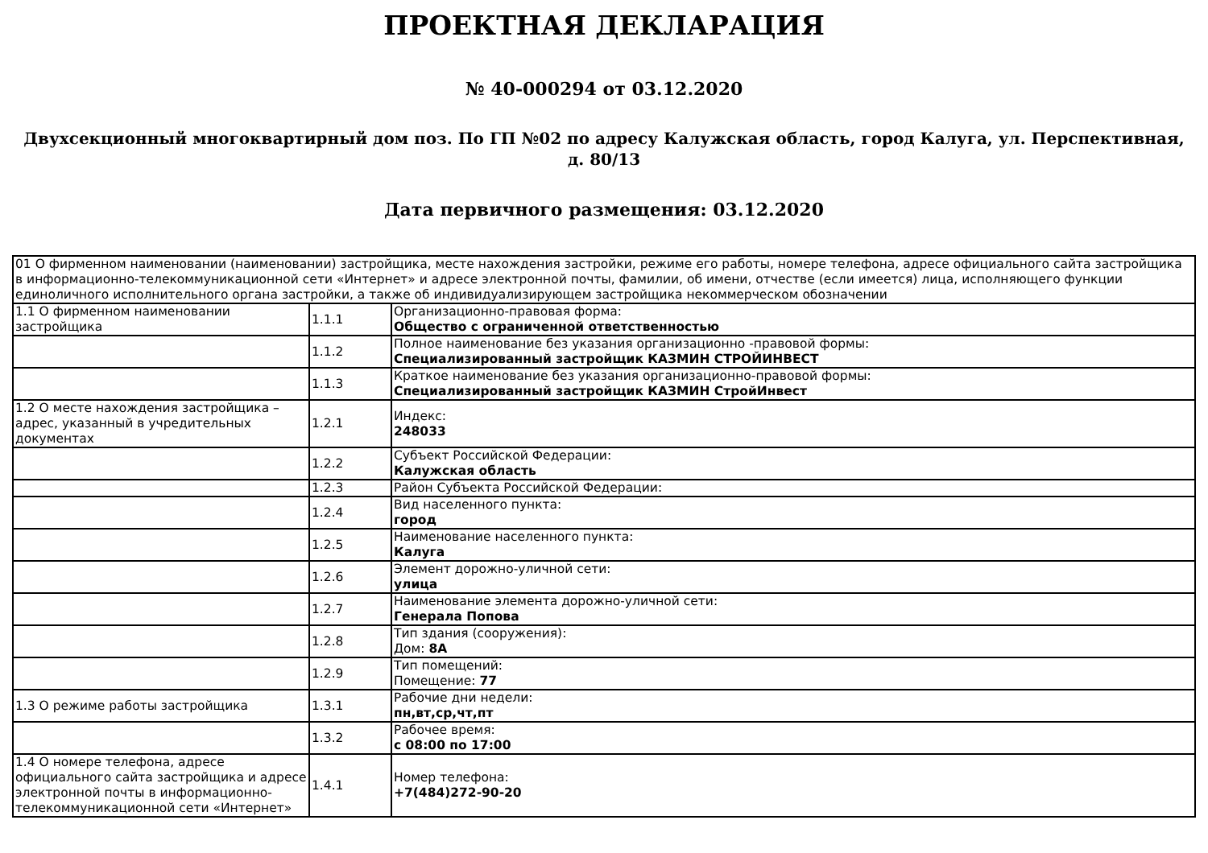ПРОЕКТНАЯ ДЕКЛАРАЦИЯ
№ 40-000294 от 03.12.2020
Двухсекционный многоквартирный дом поз. По ГП №02 по адресу Калужская область, город Калуга, ул. Перспективная, д. 80/13
Дата первичного размещения: 03.12.2020
| 01 О фирменном наименовании (наименовании) застройщика, месте нахождения застройки, режиме его работы, номере телефона, адресе официального сайта застройщика в информационно-телекоммуникационной сети «Интернет» и адресе электронной почты, фамилии, об имени, отчестве (если имеется) лица, исполняющего функции единоличного исполнительного органа застройки, а также об индивидуализирующем застройщика некоммерческом обозначении | | |
| 1.1 О фирменном наименовании застройщика | 1.1.1 | Организационно-правовая форма: Общество с ограниченной ответственностью |
| | 1.1.2 | Полное наименование без указания организационно -правовой формы: Специализированный застройщик КАЗМИН СТРОЙИНВЕСТ |
| | 1.1.3 | Краткое наименование без указания организационно-правовой формы: Специализированный застройщик КАЗМИН СтройИнвест |
| 1.2 О месте нахождения застройщика – адрес, указанный в учредительных документах | 1.2.1 | Индекс: 248033 |
| | 1.2.2 | Субъект Российской Федерации: Калужская область |
| | 1.2.3 | Район Субъекта Российской Федерации: |
| | 1.2.4 | Вид населенного пункта: город |
| | 1.2.5 | Наименование населенного пункта: Калуга |
| | 1.2.6 | Элемент дорожно-уличной сети: улица |
| | 1.2.7 | Наименование элемента дорожно-уличной сети: Генерала Попова |
| | 1.2.8 | Тип здания (сооружения): Дом: 8А |
| | 1.2.9 | Тип помещений: Помещение: 77 |
| 1.3 О режиме работы застройщика | 1.3.1 | Рабочие дни недели: пн,вт,ср,чт,пт |
| | 1.3.2 | Рабочее время: с 08:00 по 17:00 |
| 1.4 О номере телефона, адресе официального сайта застройщика и адресе электронной почты в информационно-телекоммуникационной сети «Интернет» | 1.4.1 | Номер телефона: +7(484)272-90-20 |